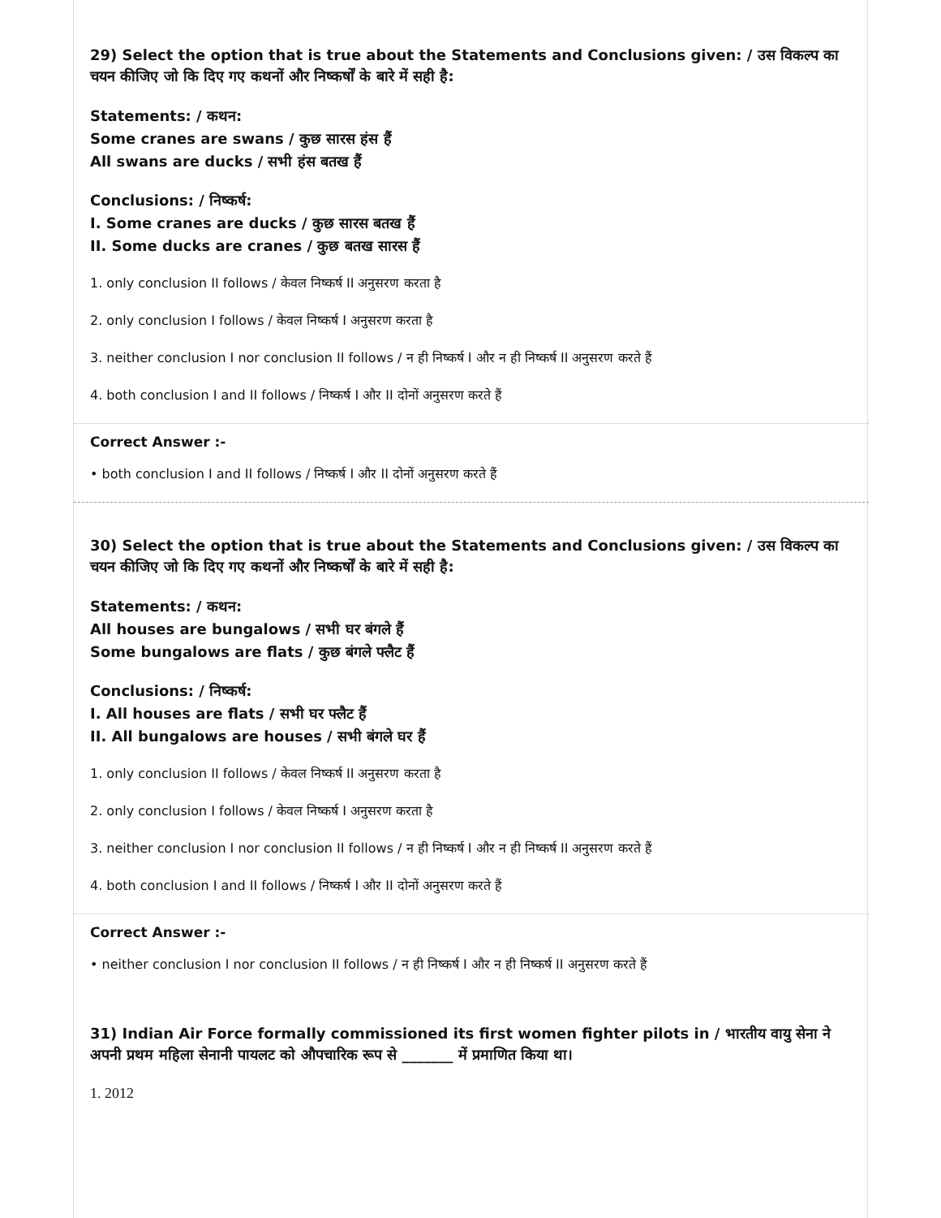29) Select the option that is true about the Statements and Conclusions given: / उस विकल्प का चयन कीजिए जो कि दिए गए कथनों और निष्कर्षों के बारे में सही है:
Statements: / कथन:
Some cranes are swans / कुछ सारस हंस हैं
All swans are ducks / सभी हंस बतख हैं
Conclusions: / निष्कर्ष:
I. Some cranes are ducks / कुछ सारस बतख हैं
II. Some ducks are cranes / कुछ बतख सारस हैं
1. only conclusion II follows / केवल निष्कर्ष II अनुसरण करता है
2. only conclusion I follows / केवल निष्कर्ष I अनुसरण करता है
3. neither conclusion I nor conclusion II follows / न ही निष्कर्ष I और न ही निष्कर्ष II अनुसरण करते हैं
4. both conclusion I and II follows / निष्कर्ष I और II दोनों अनुसरण करते हैं
Correct Answer :-
• both conclusion I and II follows / निष्कर्ष I और II दोनों अनुसरण करते हैं
30) Select the option that is true about the Statements and Conclusions given: / उस विकल्प का चयन कीजिए जो कि दिए गए कथनों और निष्कर्षों के बारे में सही है:
Statements: / कथन:
All houses are bungalows / सभी घर बंगले हैं
Some bungalows are flats / कुछ बंगले फ्लैट हैं
Conclusions: / निष्कर्ष:
I. All houses are flats / सभी घर फ्लैट हैं
II. All bungalows are houses / सभी बंगले घर हैं
1. only conclusion II follows / केवल निष्कर्ष II अनुसरण करता है
2. only conclusion I follows / केवल निष्कर्ष I अनुसरण करता है
3. neither conclusion I nor conclusion II follows / न ही निष्कर्ष I और न ही निष्कर्ष II अनुसरण करते हैं
4. both conclusion I and II follows / निष्कर्ष I और II दोनों अनुसरण करते हैं
Correct Answer :-
• neither conclusion I nor conclusion II follows / न ही निष्कर्ष I और न ही निष्कर्ष II अनुसरण करते हैं
31) Indian Air Force formally commissioned its first women fighter pilots in / भारतीय वायु सेना ने अपनी प्रथम महिला सेनानी पायलट को औपचारिक रूप से _______ में प्रमाणित किया था।
1. 2012